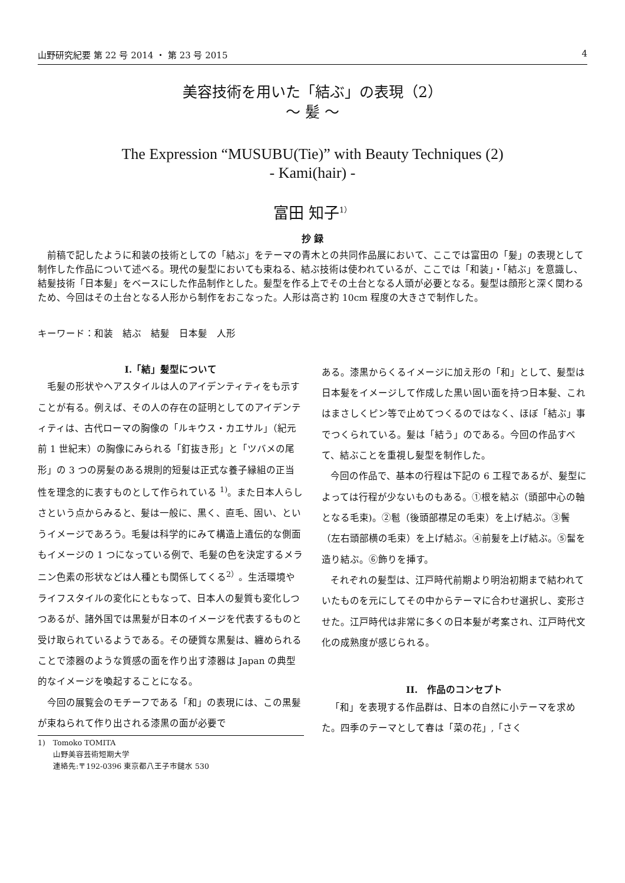山野研究紀要 第 22 号 2014 ・ 第 23 号 2015 4
美容技術を用いた「結ぶ」の表現（2）
～ 髪 ～
The Expression “MUSUBU(Tie)” with Beauty Techniques (2)
- Kami(hair) -
富田 知子<sup>1）</sup>
抄 録
前稿で記したように和装の技術としての「結ぶ」をテーマの青木との共同作品展において、ここでは富田の「髪」の表現として制作した作品について述べる。現代の髪型においても束ねる、結ぶ技術は使われているが、ここでは「和装」・「結ぶ」を意識し、結髪技術「日本髪」をベースにした作品制作とした。髪型を作る上でその土台となる人頭が必要となる。髪型は顔形と深く関わるため、今回はその土台となる人形から制作をおこなった。人形は高さ約 10cm 程度の大きさで制作した。
キーワード：和装　結ぶ　結髪　日本髪　人形
I.「結」髪型について
毛髪の形状やヘアスタイルは人のアイデンティティをも示すことが有る。例えば、その人の存在の証明としてのアイデンティティは、古代ローマの胸像の「ルキウス・カエサル」（紀元前 1 世紀末）の胸像にみられる「釘抜き形」と「ツバメの尾形」の 3 つの房髪のある規則的短髪は正式な養子縁組の正当性を理念的に表すものとして作られている <sup>1)</sup>。また日本人らしさという点からみると、髪は一般に、黒く、直毛、固い、というイメージであろう。毛髪は科学的にみて構造上遺伝的な側面もイメージの 1 つになっている例で、毛髪の色を決定するメラニン色素の形状などは人種とも関係してくる<sup>2）</sup>。生活環境やライフスタイルの変化にともなって、日本人の髪質も変化しつつあるが、諸外国では黒髪が日本のイメージを代表するものと受け取られているようである。その硬質な黒髪は、纏められることで漆器のような質感の面を作り出す漆器は Japan の典型的なイメージを喚起することになる。
今回の展覧会のモチーフである「和」の表現には、この黒髪が束ねられて作り出される漆黒の面が必要で
1)　Tomoko TOMITA
　　山野美容芸術短期大学
　　連絡先:〒192-0396 東京都八王子市鑓水 530
ある。漆黒からくるイメージに加え形の「和」として、髪型は日本髪をイメージして作成した黒い固い面を持つ日本髪、これはまさしくピン等で止めてつくるのではなく、ほぼ「結ぶ」事でつくられている。髪は「結う」のである。今回の作品すべて、結ぶことを重視し髪型を制作した。
今回の作品で、基本の行程は下記の 6 工程であるが、髪型によっては行程が少ないものもある。①根を結ぶ（頭部中心の軸となる毛束)。②髱（後頭部襟足の毛束）を上げ結ぶ。③鬢（左右頭部横の毛束）を上げ結ぶ。④前髪を上げ結ぶ。⑤髷を造り結ぶ。⑥飾りを挿す。
それぞれの髪型は、江戸時代前期より明治初期まで結われていたものを元にしてその中からテーマに合わせ選択し、変形させた。江戸時代は非常に多くの日本髪が考案され、江戸時代文化の成熟度が感じられる。
II.　作品のコンセプト
「和」を表現する作品群は、日本の自然に小テーマを求めた。四季のテーマとして春は「菜の花」,「さく